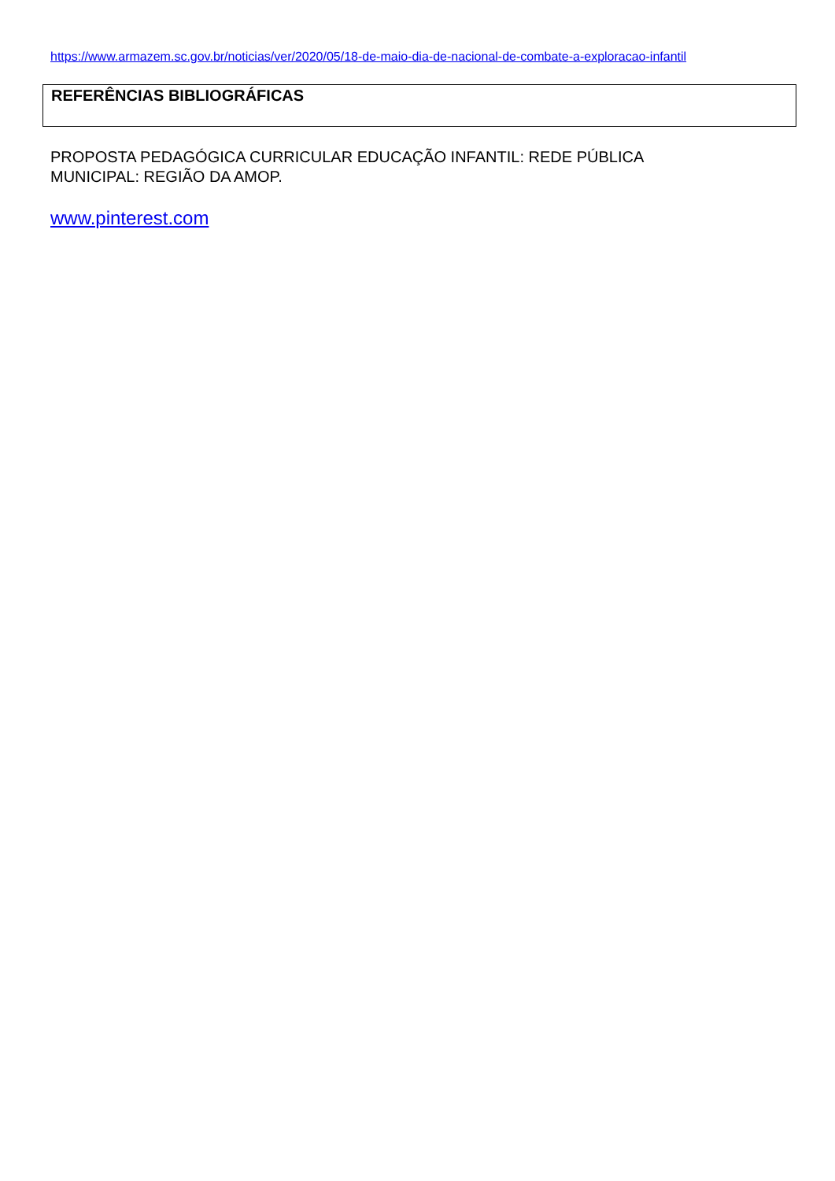https://www.armazem.sc.gov.br/noticias/ver/2020/05/18-de-maio-dia-de-nacional-de-combate-a-exploracao-infantil
REFERÊNCIAS BIBLIOGRÁFICAS
PROPOSTA PEDAGÓGICA CURRICULAR EDUCAÇÃO INFANTIL: REDE PÚBLICA
MUNICIPAL: REGIÃO DA AMOP.
www.pinterest.com